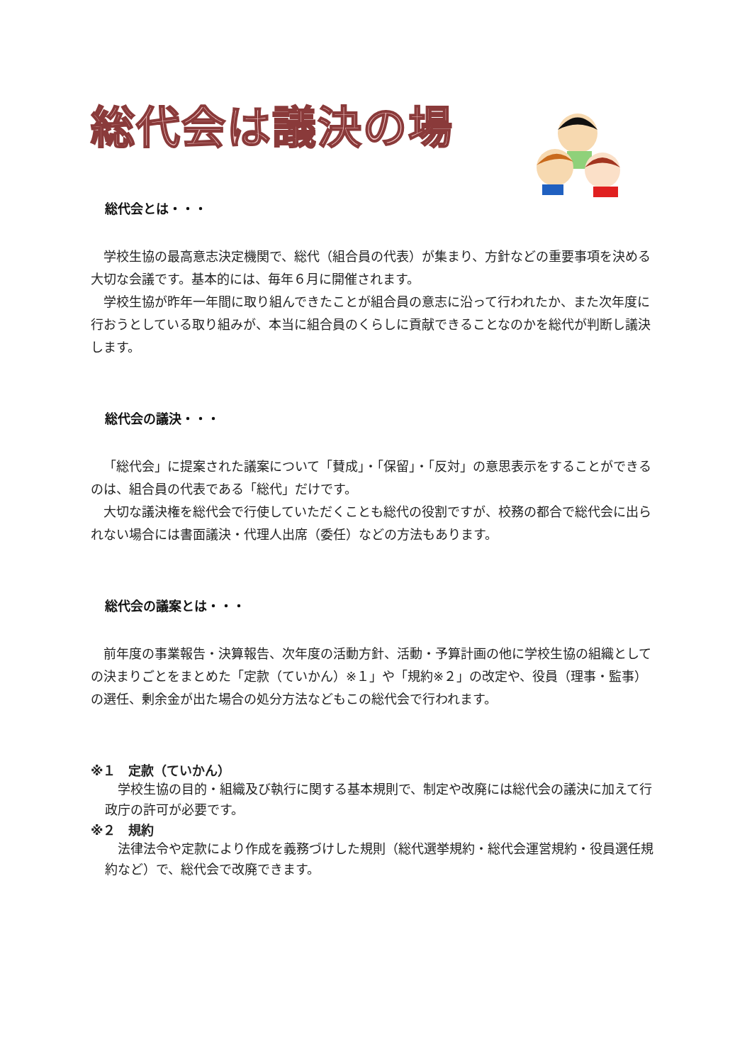総代会は議決の場
総代会とは・・・
学校生協の最高意志決定機関で、総代（組合員の代表）が集まり、方針などの重要事項を決める大切な会議です。基本的には、毎年６月に開催されます。
学校生協が昨年一年間に取り組んできたことが組合員の意志に沿って行われたか、また次年度に行おうとしている取り組みが、本当に組合員のくらしに貢献できることなのかを総代が判断し議決します。
総代会の議決・・・
「総代会」に提案された議案について「賛成」・「保留」・「反対」の意思表示をすることができるのは、組合員の代表である「総代」だけです。
大切な議決権を総代会で行使していただくことも総代の役割ですが、校務の都合で総代会に出られない場合には書面議決・代理人出席（委任）などの方法もあります。
総代会の議案とは・・・
前年度の事業報告・決算報告、次年度の活動方針、活動・予算計画の他に学校生協の組織としての決まりごとをまとめた「定款（ていかん）※１」や「規約※２」の改定や、役員（理事・監事）の選任、剰余金が出た場合の処分方法などもこの総代会で行われます。
※１　定款（ていかん）
学校生協の目的・組織及び執行に関する基本規則で、制定や改廃には総代会の議決に加えて行政庁の許可が必要です。
※２　規約
法律法令や定款により作成を義務づけした規則（総代選挙規約・総代会運営規約・役員選任規約など）で、総代会で改廃できます。